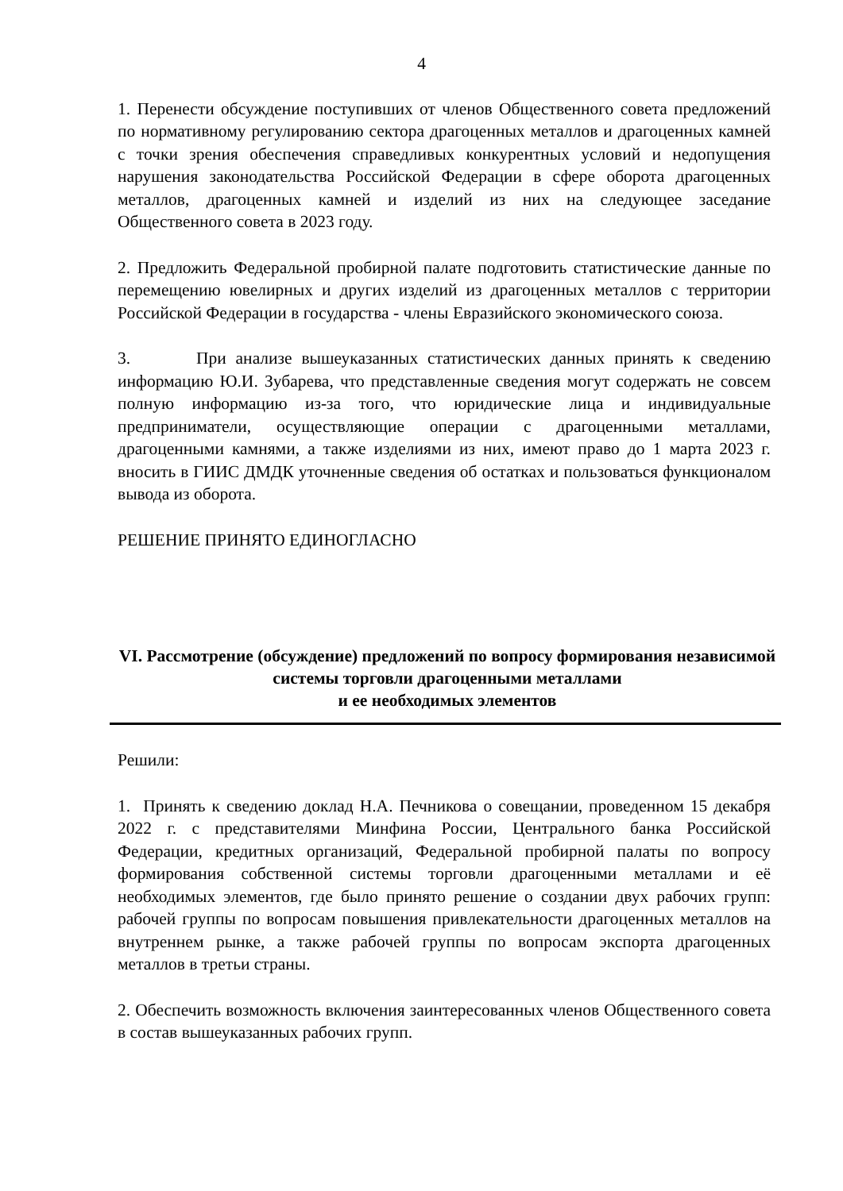4
1. Перенести обсуждение поступивших от членов Общественного совета предложений по нормативному регулированию сектора драгоценных металлов и драгоценных камней с точки зрения обеспечения справедливых конкурентных условий и недопущения нарушения законодательства Российской Федерации в сфере оборота драгоценных металлов, драгоценных камней и изделий из них на следующее заседание Общественного совета в 2023 году.
2. Предложить Федеральной пробирной палате подготовить статистические данные по перемещению ювелирных и других изделий из драгоценных металлов с территории Российской Федерации в государства - члены Евразийского экономического союза.
3. При анализе вышеуказанных статистических данных принять к сведению информацию Ю.И. Зубарева, что представленные сведения могут содержать не совсем полную информацию из-за того, что юридические лица и индивидуальные предприниматели, осуществляющие операции с драгоценными металлами, драгоценными камнями, а также изделиями из них, имеют право до 1 марта 2023 г. вносить в ГИИС ДМДК уточненные сведения об остатках и пользоваться функционалом вывода из оборота.
РЕШЕНИЕ ПРИНЯТО ЕДИНОГЛАСНО
VI. Рассмотрение (обсуждение) предложений по вопросу формирования независимой системы торговли драгоценными металлами
и ее необходимых элементов
Решили:
1. Принять к сведению доклад Н.А. Печникова о совещании, проведенном 15 декабря 2022 г. с представителями Минфина России, Центрального банка Российской Федерации, кредитных организаций, Федеральной пробирной палаты по вопросу формирования собственной системы торговли драгоценными металлами и её необходимых элементов, где было принято решение о создании двух рабочих групп: рабочей группы по вопросам повышения привлекательности драгоценных металлов на внутреннем рынке, а также рабочей группы по вопросам экспорта драгоценных металлов в третьи страны.
2. Обеспечить возможность включения заинтересованных членов Общественного совета в состав вышеуказанных рабочих групп.